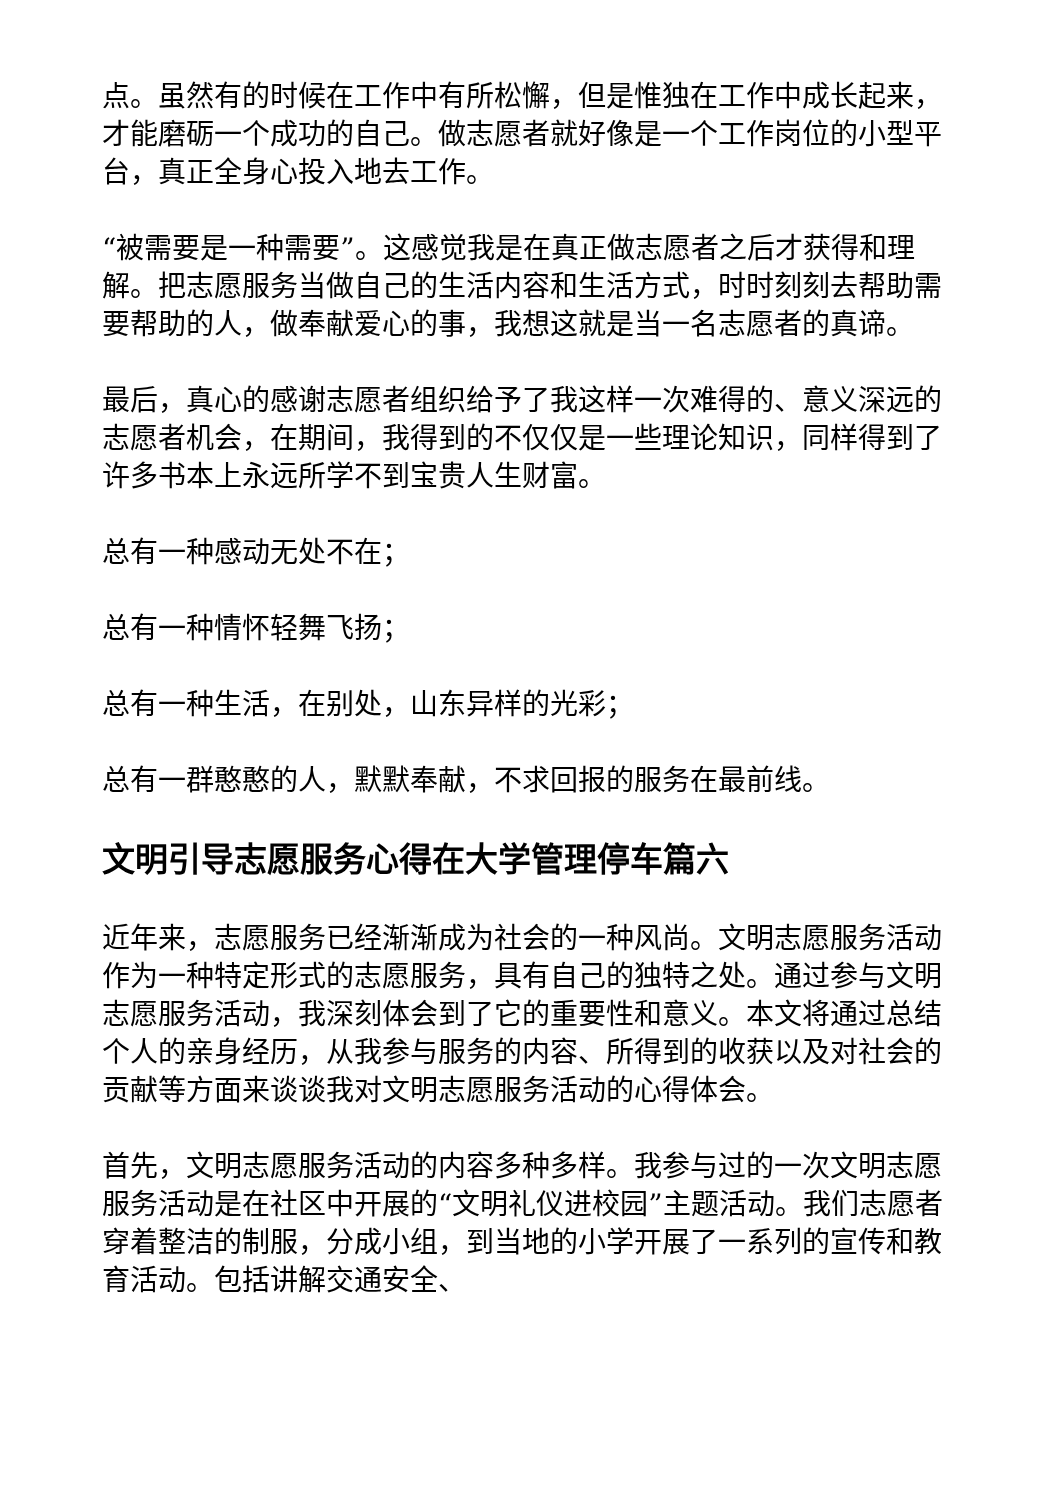点。虽然有的时候在工作中有所松懈，但是惟独在工作中成长起来，才能磨砺一个成功的自己。做志愿者就好像是一个工作岗位的小型平台，真正全身心投入地去工作。
“被需要是一种需要”。这感觉我是在真正做志愿者之后才获得和理解。把志愿服务当做自己的生活内容和生活方式，时时刻刻去帮助需要帮助的人，做奉献爱心的事，我想这就是当一名志愿者的真谛。
最后，真心的感谢志愿者组织给予了我这样一次难得的、意义深远的志愿者机会，在期间，我得到的不仅仅是一些理论知识，同样得到了许多书本上永远所学不到宝贵人生财富。
总有一种感动无处不在；
总有一种情怀轻舞飞扬；
总有一种生活，在别处，山东异样的光彩；
总有一群憨憨的人，默默奉献，不求回报的服务在最前线。
文明引导志愿服务心得在大学管理停车篇六
近年来，志愿服务已经渐渐成为社会的一种风尚。文明志愿服务活动作为一种特定形式的志愿服务，具有自己的独特之处。通过参与文明志愿服务活动，我深刻体会到了它的重要性和意义。本文将通过总结个人的亲身经历，从我参与服务的内容、所得到的收获以及对社会的贡献等方面来谈谈我对文明志愿服务活动的心得体会。
首先，文明志愿服务活动的内容多种多样。我参与过的一次文明志愿服务活动是在社区中开展的“文明礼仪进校园”主题活动。我们志愿者穿着整洁的制服，分成小组，到当地的小学开展了一系列的宣传和教育活动。包括讲解交通安全、